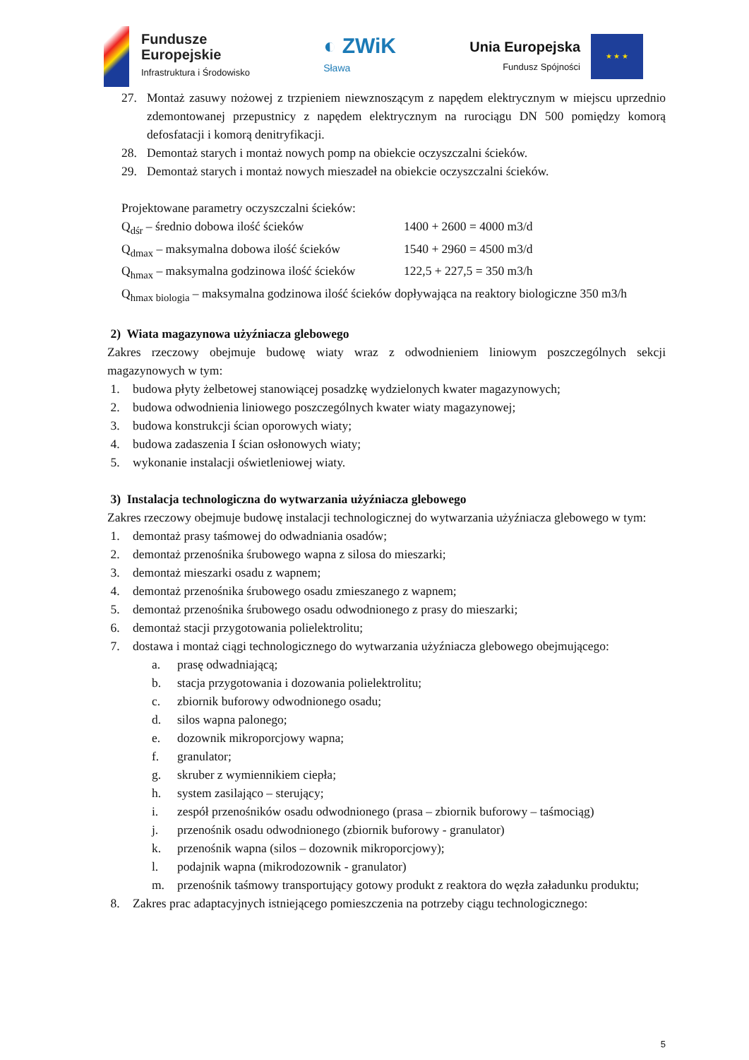Fundusze
Europejskie
Infrastruktura i Środowisko
◐ ZWiK
Sława
Unia Europejska
Fundusz Spójności
★ ★ ★
27. Montaż zasuwy nożowej z trzpieniem niewznoszącym z napędem elektrycznym w miejscu uprzednio zdemontowanej przepustnicy z napędem elektrycznym na rurociągu DN 500 pomiędzy komorą defosfatacji i komorą denitryfikacji.
28. Demontaż starych i montaż nowych pomp na obiekcie oczyszczalni ścieków.
29. Demontaż starych i montaż nowych mieszadeł na obiekcie oczyszczalni ścieków.
Projektowane parametry oczyszczalni ścieków:
Q<sub>dśr</sub> – średnio dobowa ilość ścieków 1400 + 2600 = 4000 m3/d
Q<sub>dmax</sub> – maksymalna dobowa ilość ścieków 1540 + 2960 = 4500 m3/d
Q<sub>hmax</sub> – maksymalna godzinowa ilość ścieków 122,5 + 227,5 = 350 m3/h
Q<sub>hmax biologia</sub> – maksymalna godzinowa ilość ścieków dopływająca na reaktory biologiczne 350 m3/h
2) Wiata magazynowa użyźniacza glebowego
Zakres rzeczowy obejmuje budowę wiaty wraz z odwodnieniem liniowym poszczególnych sekcji magazynowych w tym:
1. budowa płyty żelbetowej stanowiącej posadzkę wydzielonych kwater magazynowych;
2. budowa odwodnienia liniowego poszczególnych kwater wiaty magazynowej;
3. budowa konstrukcji ścian oporowych wiaty;
4. budowa zadaszenia I ścian osłonowych wiaty;
5. wykonanie instalacji oświetleniowej wiaty.
3) Instalacja technologiczna do wytwarzania użyźniacza glebowego
Zakres rzeczowy obejmuje budowę instalacji technologicznej do wytwarzania użyźniacza glebowego w tym:
1. demontaż prasy taśmowej do odwadniania osadów;
2. demontaż przenośnika śrubowego wapna z silosa do mieszarki;
3. demontaż mieszarki osadu z wapnem;
4. demontaż przenośnika śrubowego osadu zmieszanego z wapnem;
5. demontaż przenośnika śrubowego osadu odwodnionego z prasy do mieszarki;
6. demontaż stacji przygotowania polielektrolitu;
7. dostawa i montaż ciągi technologicznego do wytwarzania użyźniacza glebowego obejmującego:
a. prasę odwadniającą;
b. stacja przygotowania i dozowania polielektrolitu;
c. zbiornik buforowy odwodnionego osadu;
d. silos wapna palonego;
e. dozownik mikroporcjowy wapna;
f. granulator;
g. skruber z wymiennikiem ciepła;
h. system zasilająco – sterujący;
i. zespół przenośników osadu odwodnionego (prasa – zbiornik buforowy – taśmociąg)
j. przenośnik osadu odwodnionego (zbiornik buforowy - granulator)
k. przenośnik wapna (silos – dozownik mikroporcjowy);
l. podajnik wapna (mikrodozownik - granulator)
m. przenośnik taśmowy transportujący gotowy produkt z reaktora do węzła załadunku produktu;
8. Zakres prac adaptacyjnych istniejącego pomieszczenia na potrzeby ciągu technologicznego:
5